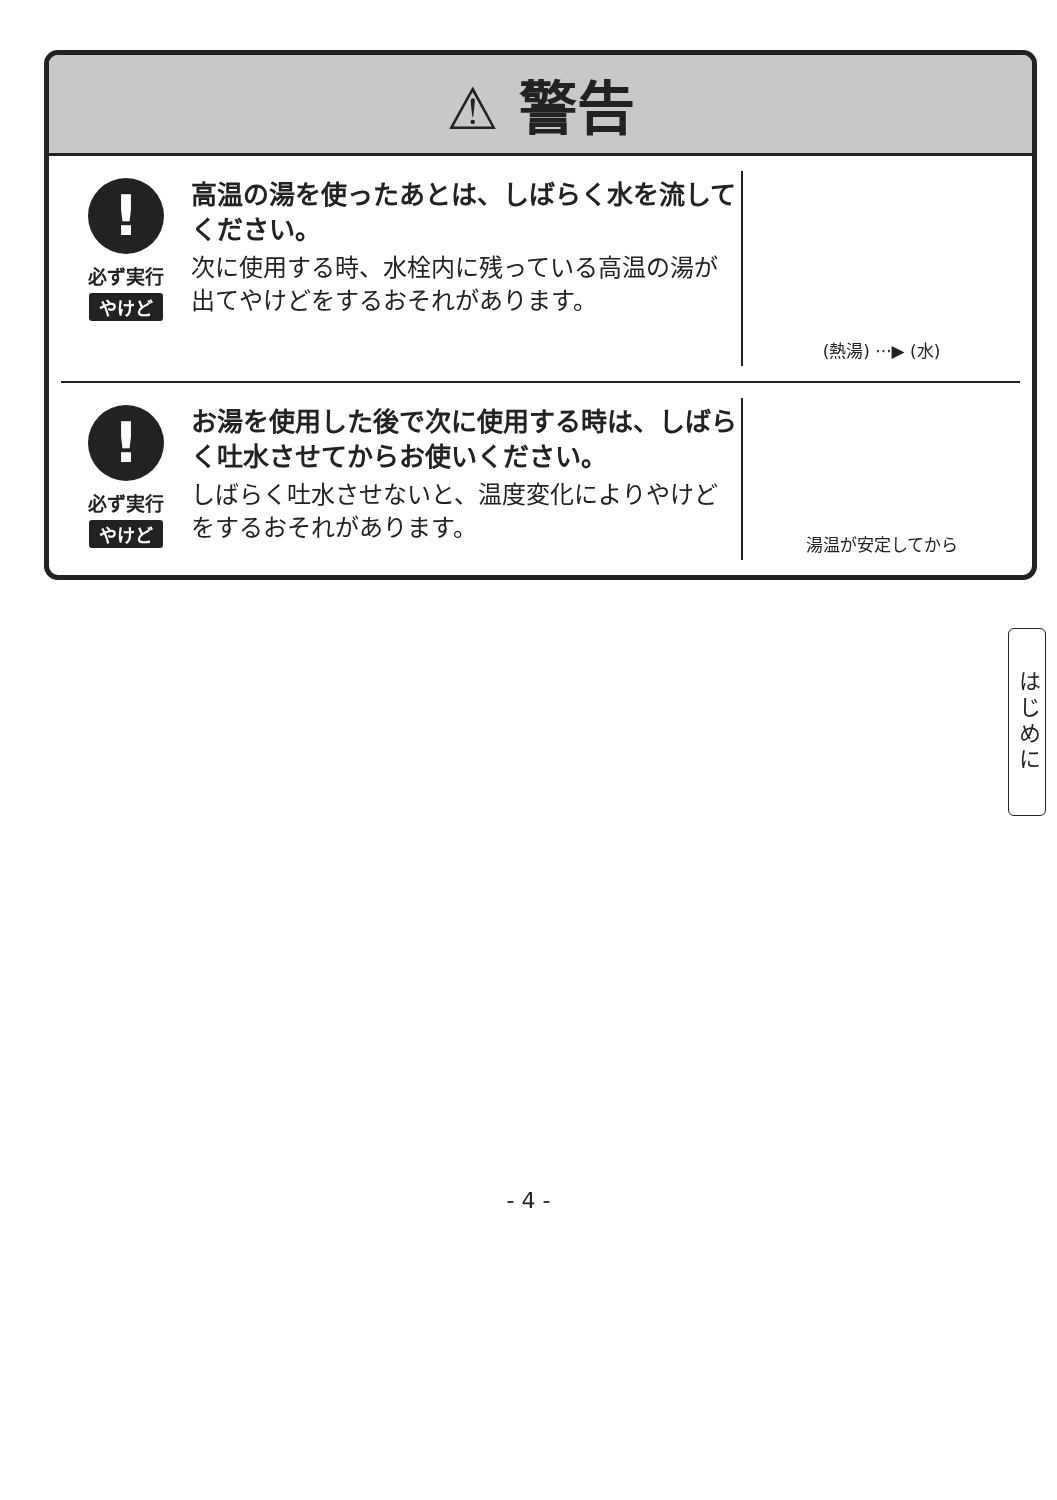⚠ 警告
!
必ず実行
やけど
高温の湯を使ったあとは、しばらく水を流してください。
次に使用する時、水栓内に残っている高温の湯が出てやけどをするおそれがあります。
(熱湯) ···▶ (水)
!
必ず実行
やけど
お湯を使用した後で次に使用する時は、しばらく吐水させてからお使いください。
しばらく吐水させないと、温度変化によりやけどをするおそれがあります。
湯温が安定してから
はじめに
- 4 -